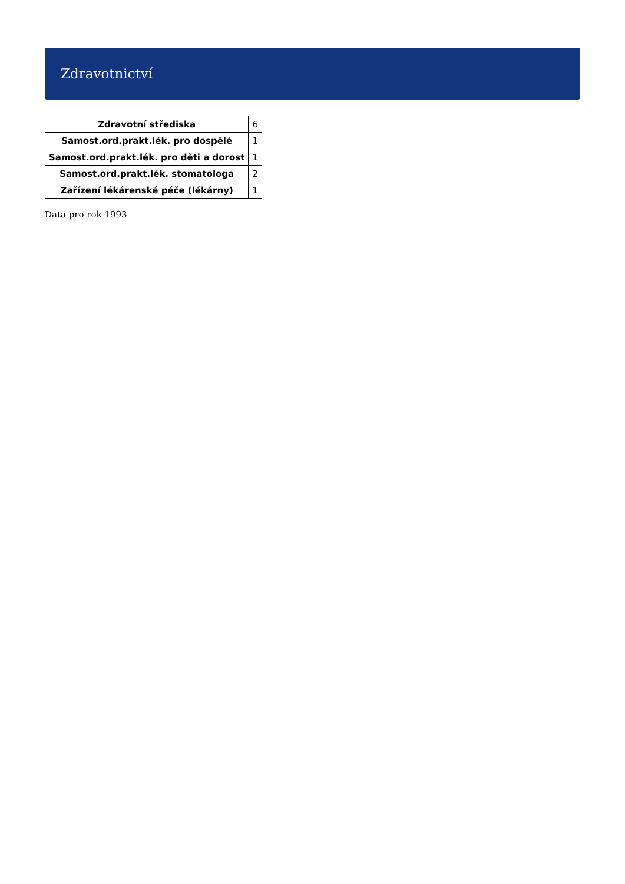Zdravotnictví
| Zdravotní střediska | 6 |
| Samost.ord.prakt.lék. pro dospělé | 1 |
| Samost.ord.prakt.lék. pro děti a dorost | 1 |
| Samost.ord.prakt.lék. stomatologa | 2 |
| Zařízení lékárenské péče (lékárny) | 1 |
Data pro rok 1993